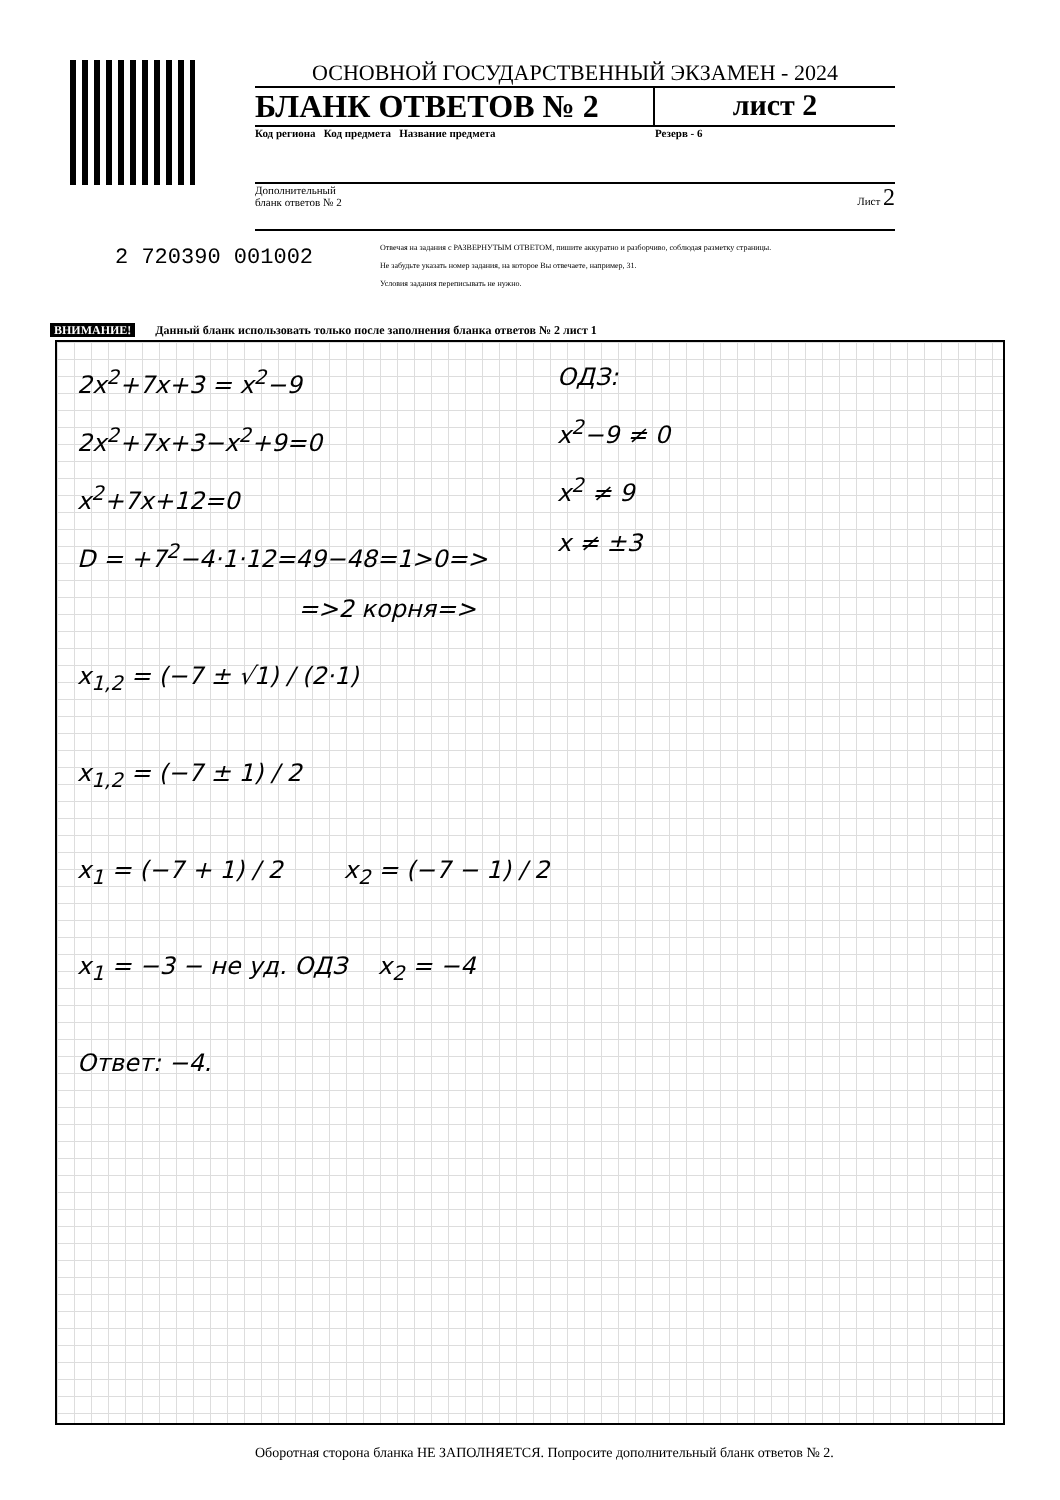ОСНОВНОЙ ГОСУДАРСТВЕННЫЙ ЭКЗАМЕН - 2024
БЛАНК ОТВЕТОВ № 2 лист 2
Код региона Код предмета Название предмета
Резерв - 6
Дополнительный
бланк ответов № 2
Лист 2
Отвечая на задания с РАЗВЕРНУТЫМ ОТВЕТОМ, пишите аккуратно и разборчиво, соблюдая разметку страницы.
Не забудьте указать номер задания, на которое Вы отвечаете, например, 31.
Условия задания переписывать не нужно.
2 720390 001002
ВНИМАНИЕ! Данный бланк использовать только после заполнения бланка ответов № 2 лист 1
2x<sup>2</sup>+7x+3 = x<sup>2</sup>−9
2x<sup>2</sup>+7x+3−x<sup>2</sup>+9=0
x<sup>2</sup>+7x+12=0
D = +7<sup>2</sup>−4·1·12=49−48=1>0=>
=>2 корня=>
ОДЗ:
x<sup>2</sup>−9 ≠ 0
x<sup>2</sup> ≠ 9
x ≠ ±3
x<sub>1,2</sub> = (−7 ± √1) / (2·1)
x<sub>1,2</sub> = (−7 ± 1) / 2
x<sub>1</sub> = (−7 + 1) / 2 x<sub>2</sub> = (−7 − 1) / 2
x<sub>1</sub> = −3 − не уд. ОДЗ x<sub>2</sub> = −4
Ответ: −4.
Оборотная сторона бланка НЕ ЗАПОЛНЯЕТСЯ. Попросите дополнительный бланк ответов № 2.